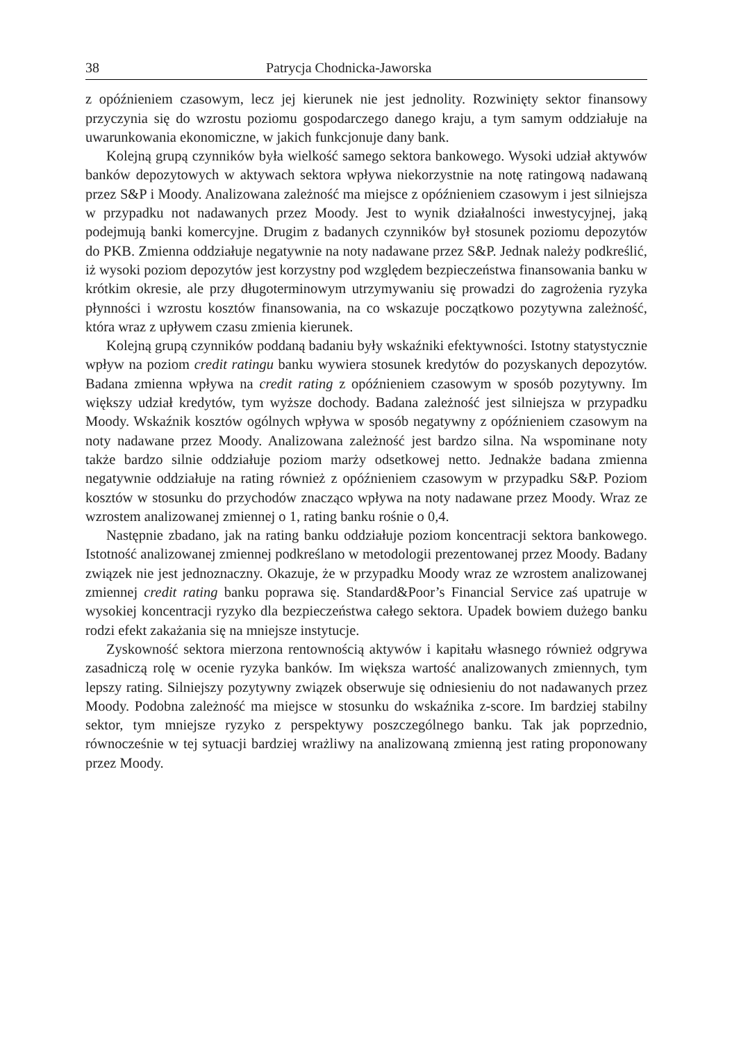38 Patrycja Chodnicka-Jaworska
z opóźnieniem czasowym, lecz jej kierunek nie jest jednolity. Rozwinięty sektor finansowy przyczynia się do wzrostu poziomu gospodarczego danego kraju, a tym samym oddziałuje na uwarunkowania ekonomiczne, w jakich funkcjonuje dany bank.
Kolejną grupą czynników była wielkość samego sektora bankowego. Wysoki udział aktywów banków depozytowych w aktywach sektora wpływa niekorzystnie na notę ratingową nadawaną przez S&P i Moody. Analizowana zależność ma miejsce z opóźnieniem czasowym i jest silniejsza w przypadku not nadawanych przez Moody. Jest to wynik działalności inwestycyjnej, jaką podejmują banki komercyjne. Drugim z badanych czynników był stosunek poziomu depozytów do PKB. Zmienna oddziałuje negatywnie na noty nadawane przez S&P. Jednak należy podkreślić, iż wysoki poziom depozytów jest korzystny pod względem bezpieczeństwa finansowania banku w krótkim okresie, ale przy długoterminowym utrzymywaniu się prowadzi do zagrożenia ryzyka płynności i wzrostu kosztów finansowania, na co wskazuje początkowo pozytywna zależność, która wraz z upływem czasu zmienia kierunek.
Kolejną grupą czynników poddaną badaniu były wskaźniki efektywności. Istotny statystycznie wpływ na poziom credit ratingu banku wywiera stosunek kredytów do pozyskanych depozytów. Badana zmienna wpływa na credit rating z opóźnieniem czasowym w sposób pozytywny. Im większy udział kredytów, tym wyższe dochody. Badana zależność jest silniejsza w przypadku Moody. Wskaźnik kosztów ogólnych wpływa w sposób negatywny z opóźnieniem czasowym na noty nadawane przez Moody. Analizowana zależność jest bardzo silna. Na wspominane noty także bardzo silnie oddziałuje poziom marży odsetkowej netto. Jednakże badana zmienna negatywnie oddziałuje na rating również z opóźnieniem czasowym w przypadku S&P. Poziom kosztów w stosunku do przychodów znacząco wpływa na noty nadawane przez Moody. Wraz ze wzrostem analizowanej zmiennej o 1, rating banku rośnie o 0,4.
Następnie zbadano, jak na rating banku oddziałuje poziom koncentracji sektora bankowego. Istotność analizowanej zmiennej podkreślano w metodologii prezentowanej przez Moody. Badany związek nie jest jednoznaczny. Okazuje, że w przypadku Moody wraz ze wzrostem analizowanej zmiennej credit rating banku poprawa się. Standard&Poor’s Financial Service zaś upatruje w wysokiej koncentracji ryzyko dla bezpieczeństwa całego sektora. Upadek bowiem dużego banku rodzi efekt zakażania się na mniejsze instytucje.
Zyskowność sektora mierzona rentownością aktywów i kapitału własnego również odgrywa zasadniczą rolę w ocenie ryzyka banków. Im większa wartość analizowanych zmiennych, tym lepszy rating. Silniejszy pozytywny związek obserwuje się odniesieniu do not nadawanych przez Moody. Podobna zależność ma miejsce w stosunku do wskaźnika z-score. Im bardziej stabilny sektor, tym mniejsze ryzyko z perspektywy poszczególnego banku. Tak jak poprzednio, równocześnie w tej sytuacji bardziej wrażliwy na analizowaną zmienną jest rating proponowany przez Moody.